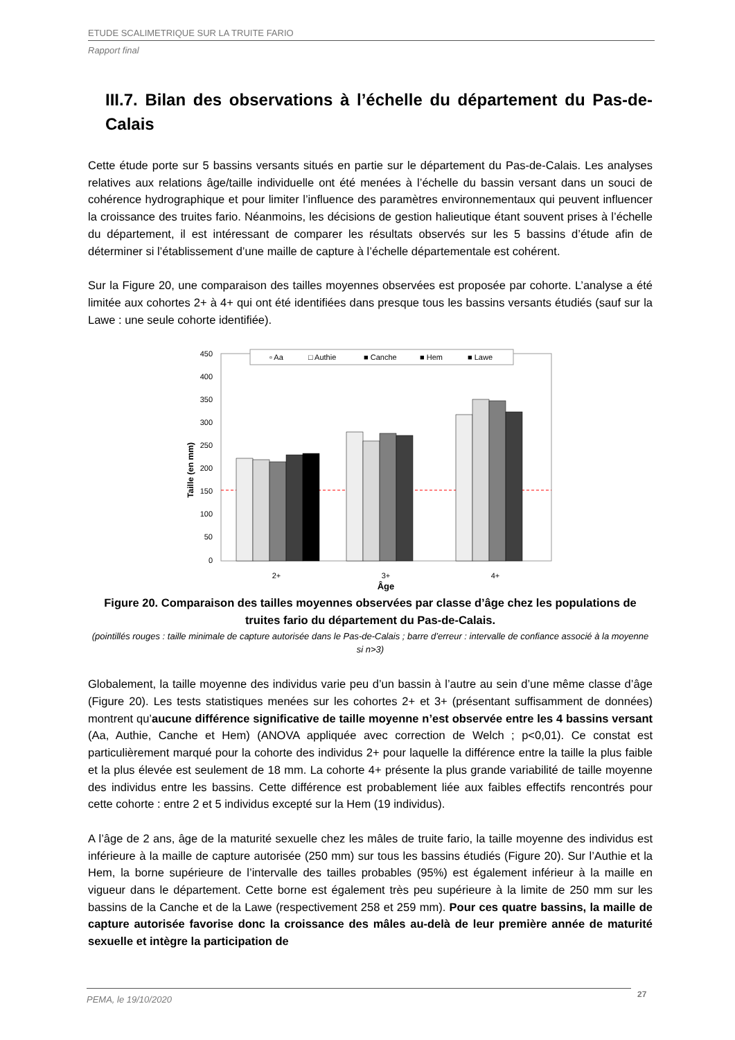ETUDE SCALIMETRIQUE SUR LA TRUITE FARIO
Rapport final
III.7. Bilan des observations à l’échelle du département du Pas-de-Calais
Cette étude porte sur 5 bassins versants situés en partie sur le département du Pas-de-Calais. Les analyses relatives aux relations âge/taille individuelle ont été menées à l’échelle du bassin versant dans un souci de cohérence hydrographique et pour limiter l’influence des paramètres environnementaux qui peuvent influencer la croissance des truites fario. Néanmoins, les décisions de gestion halieutique étant souvent prises à l’échelle du département, il est intéressant de comparer les résultats observés sur les 5 bassins d’étude afin de déterminer si l’établissement d’une maille de capture à l’échelle départementale est cohérent.
Sur la Figure 20, une comparaison des tailles moyennes observées est proposée par cohorte. L’analyse a été limitée aux cohortes 2+ à 4+ qui ont été identifiées dans presque tous les bassins versants étudiés (sauf sur la Lawe : une seule cohorte identifiée).
450
400
350
300
250
200
150
100
50
0
Taille (en mm)
▫ Aa
□ Authie
■ Canche
■ Hem
■ Lawe
2+
3+
4+
Âge
Figure 20. Comparaison des tailles moyennes observées par classe d’âge chez les populations de truites fario du département du Pas-de-Calais.
(pointillés rouges : taille minimale de capture autorisée dans le Pas-de-Calais ; barre d’erreur : intervalle de confiance associé à la moyenne si n>3)
Globalement, la taille moyenne des individus varie peu d’un bassin à l’autre au sein d’une même classe d’âge (Figure 20). Les tests statistiques menées sur les cohortes 2+ et 3+ (présentant suffisamment de données) montrent qu’aucune différence significative de taille moyenne n’est observée entre les 4 bassins versant (Aa, Authie, Canche et Hem) (ANOVA appliquée avec correction de Welch ; p<0,01). Ce constat est particulièrement marqué pour la cohorte des individus 2+ pour laquelle la différence entre la taille la plus faible et la plus élevée est seulement de 18 mm. La cohorte 4+ présente la plus grande variabilité de taille moyenne des individus entre les bassins. Cette différence est probablement liée aux faibles effectifs rencontrés pour cette cohorte : entre 2 et 5 individus excepté sur la Hem (19 individus).
A l’âge de 2 ans, âge de la maturité sexuelle chez les mâles de truite fario, la taille moyenne des individus est inférieure à la maille de capture autorisée (250 mm) sur tous les bassins étudiés (Figure 20). Sur l’Authie et la Hem, la borne supérieure de l’intervalle des tailles probables (95%) est également inférieur à la maille en vigueur dans le département. Cette borne est également très peu supérieure à la limite de 250 mm sur les bassins de la Canche et de la Lawe (respectivement 258 et 259 mm). Pour ces quatre bassins, la maille de capture autorisée favorise donc la croissance des mâles au-delà de leur première année de maturité sexuelle et intègre la participation de
PEMA, le 19/10/2020 27